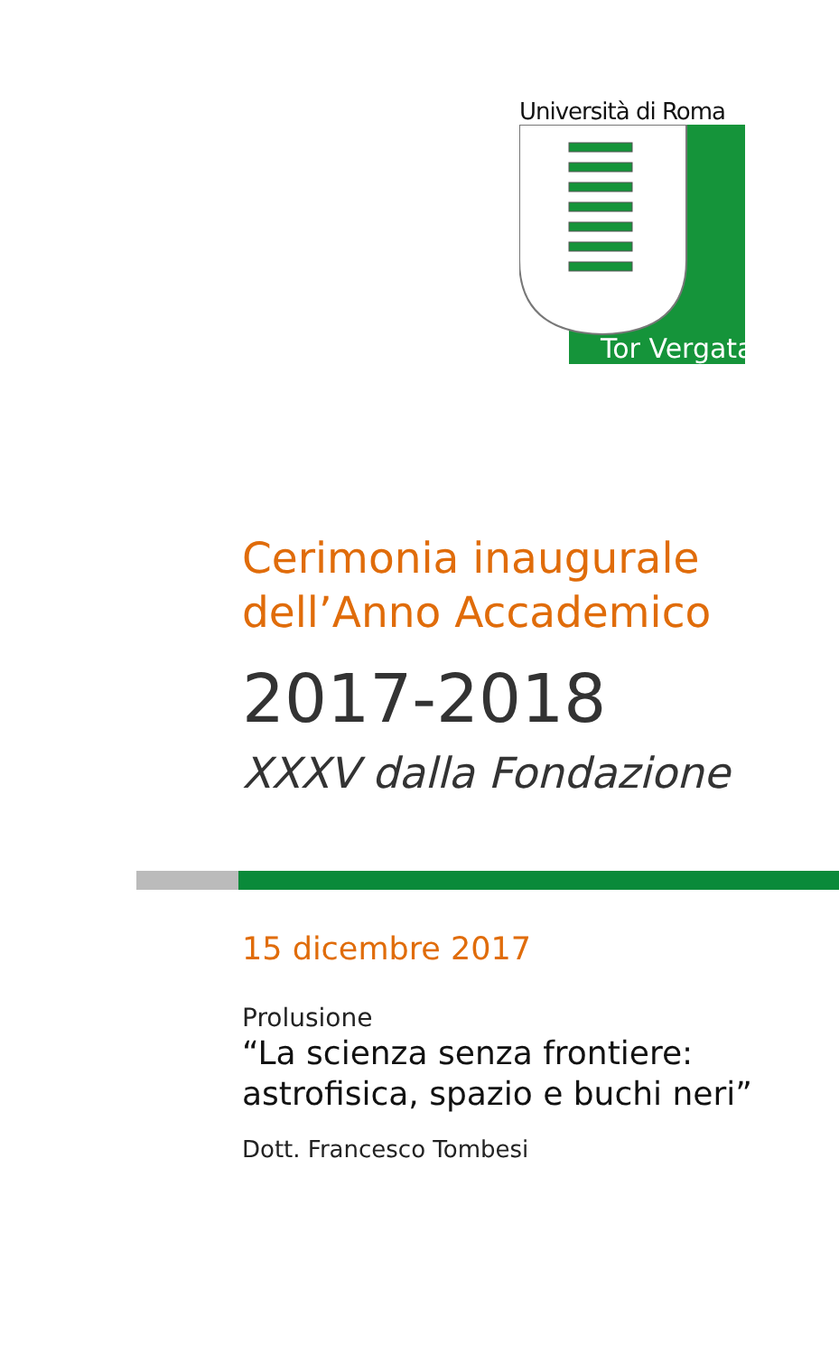Università di Roma
Tor Vergata
Cerimonia inaugurale
dell’Anno Accademico
2017-2018
XXXV dalla Fondazione
15 dicembre 2017
Prolusione
“La scienza senza frontiere:
astrofisica, spazio e buchi neri”
Dott. Francesco Tombesi